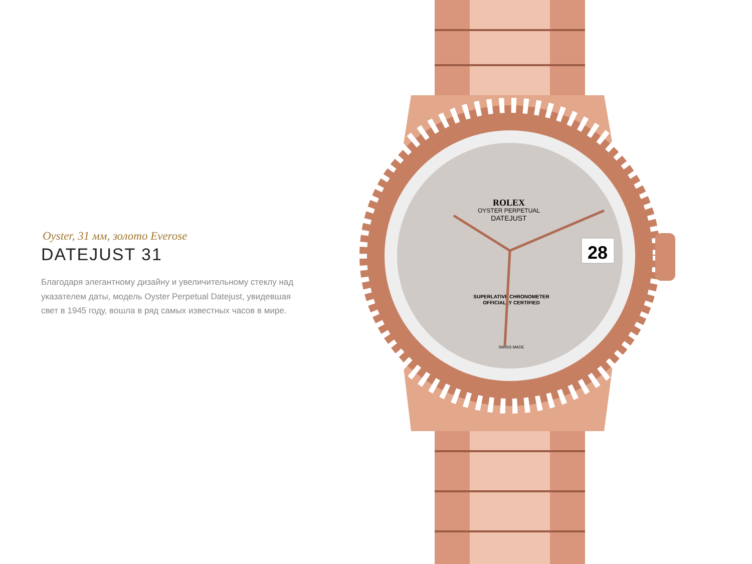Oyster, 31 мм, золото Everose
DATEJUST 31
Благодаря элегантному дизайну и увеличительному стеклу над указателем даты, модель Oyster Perpetual Datejust, увидевшая свет в 1945 году, вошла в ряд самых известных часов в мире.
ROLEX
OYSTER PERPETUAL
DATEJUST
SUPERLATIVE CHRONOMETER
OFFICIALLY CERTIFIED
SWISS MADE
28